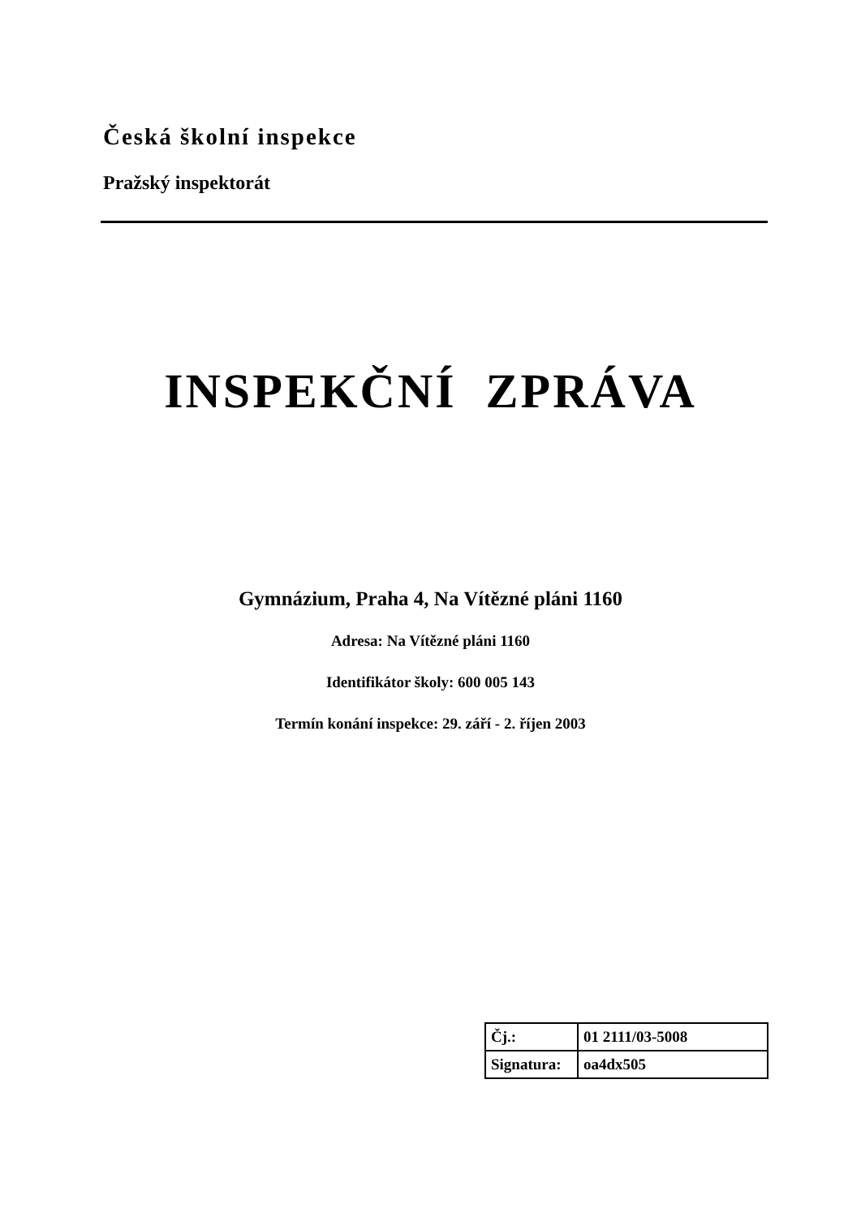Česká školní inspekce
Pražský inspektorát
INSPEKČNÍ ZPRÁVA
Gymnázium, Praha 4, Na Vítězné pláni 1160
Adresa: Na Vítězné pláni 1160
Identifikátor školy: 600 005 143
Termín konání inspekce: 29. září - 2. říjen 2003
| Čj.: | 01 2111/03-5008 |
| Signatura: | oa4dx505 |